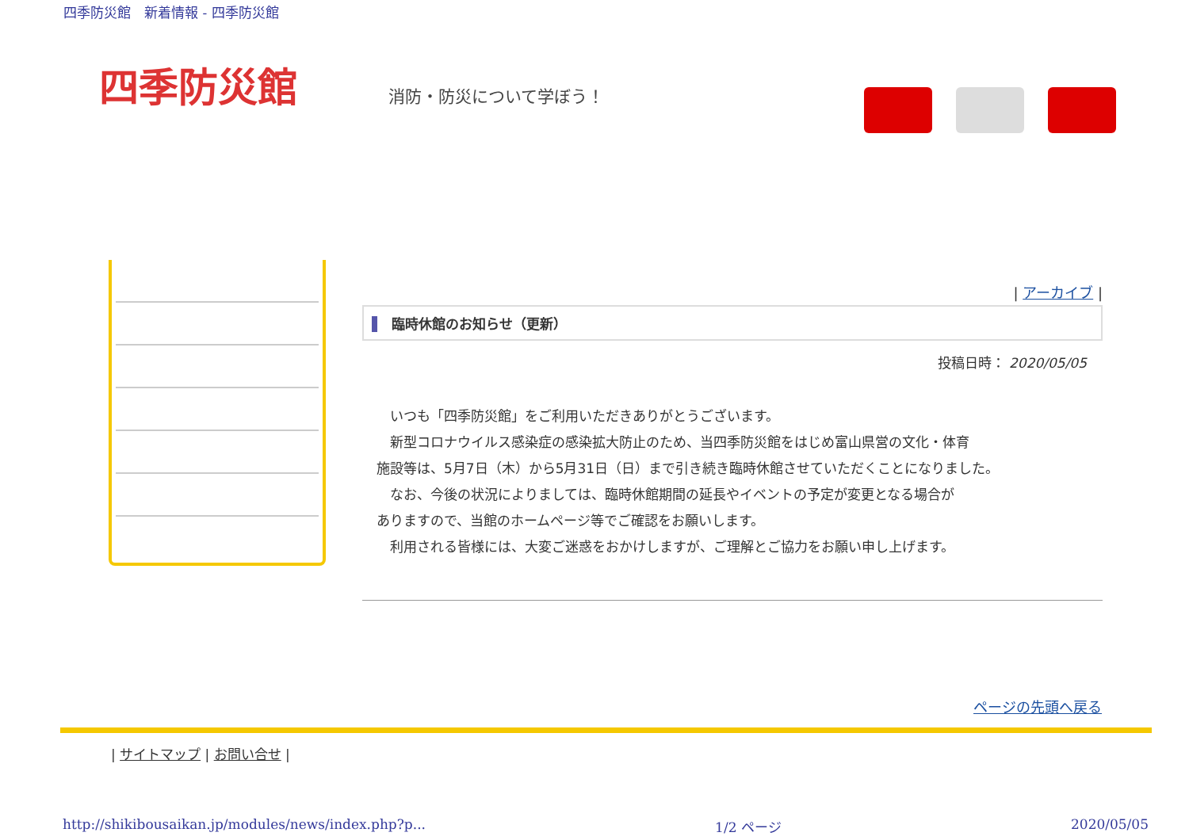四季防災館　新着情報 - 四季防災館
四季防災館 消防・防災について学ぼう！
| アーカイブ |
臨時休館のお知らせ（更新）
投稿日時： 2020/05/05
　いつも「四季防災館」をご利用いただきありがとうございます。
　新型コロナウイルス感染症の感染拡大防止のため、当四季防災館をはじめ富山県営の文化・体育
施設等は、5月7日（木）から5月31日（日）まで引き続き臨時休館させていただくことになりました。
　なお、今後の状況によりましては、臨時休館期間の延長やイベントの予定が変更となる場合が
ありますので、当館のホームページ等でご確認をお願いします。
　利用される皆様には、大変ご迷惑をおかけしますが、ご理解とご協力をお願い申し上げます。
ページの先頭へ戻る
| サイトマップ | お問い合せ |
http://shikibousaikan.jp/modules/news/index.php?p... 1/2 ページ 2020/05/05